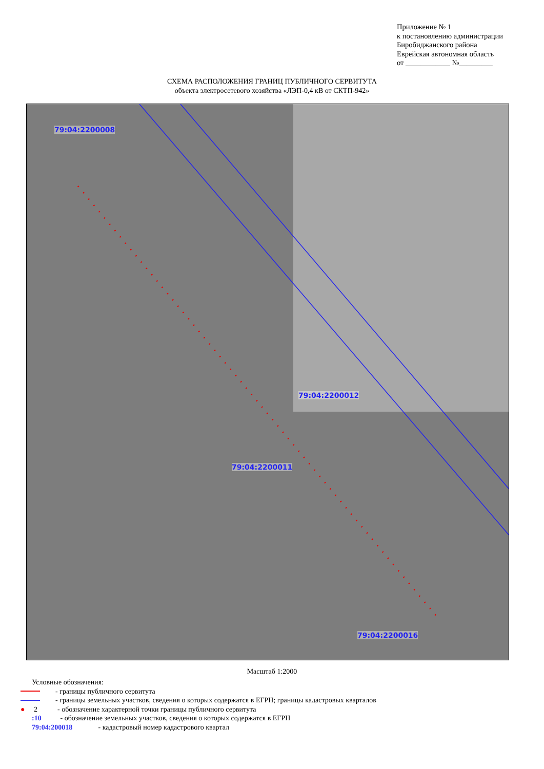Приложение № 1
к постановлению администрации
Биробиджанского района
Еврейская автономная область
от ____________ №_________
СХЕМА РАСПОЛОЖЕНИЯ ГРАНИЦ ПУБЛИЧНОГО СЕРВИТУТА
объекта электросетевого хозяйства «ЛЭП-0,4 кВ от СКТП-942»
79:04:2200008
79:04:2200012
79:04:2200011
79:04:2200016
Масштаб 1:2000
Условные обозначения:
- границы публичного сервитута
- границы земельных участков, сведения о которых содержатся в ЕГРН; границы кадастровых кварталов
● 2 - обозначение характерной точки границы публичного сервитута
:10 - обозначение земельных участков, сведения о которых содержатся в ЕГРН
79:04:200018 - кадастровый номер кадастрового квартал